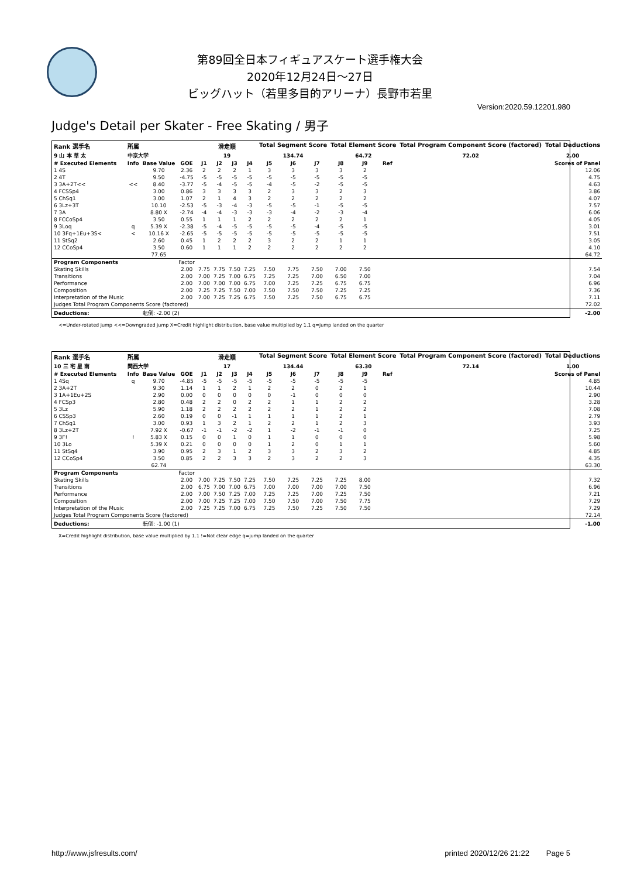第89回全日本フィギュアスケート選手権大会
2020年12月24日～27日
ビッグハット（若里多目的アリーナ）長野市若里
Version:2020.59.12201.980
Judge's Detail per Skater - Free Skating / 男子
| Rank 選手名 | 所属 | | | 滑走順 | | | | Total Segment Score | | | Total Element Score | | | Total Program Component Score (factored) | Total Deductions |
| --- | --- | --- | --- | --- | --- | --- | --- | --- | --- | --- | --- | --- | --- | --- | --- |
| 9 山 本 草 太 | 中京大学 | | | 19 | | | | 134.74 | | | 64.72 | | | 72.02 | 2.00 |
| # Executed Elements | Info | Base Value | GOE | J1 | J2 | J3 | J4 | J5 | J6 | J7 | J8 | J9 | Ref | Scores of Panel | |
| 1 4S | | 9.70 | 2.36 | 2 | 2 | 2 | 1 | 3 | 3 | 3 | 3 | 2 | | 12.06 | |
| 2 4T | | 9.50 | -4.75 | -5 | -5 | -5 | -5 | -5 | -5 | -5 | -5 | -5 | | 4.75 | |
| 3 3A+2T<< | << | 8.40 | -3.77 | -5 | -4 | -5 | -5 | -4 | -5 | -2 | -5 | -5 | | 4.63 | |
| 4 FCSSp4 | | 3.00 | 0.86 | 3 | 3 | 3 | 3 | 2 | 3 | 3 | 2 | 3 | | 3.86 | |
| 5 ChSq1 | | 3.00 | 1.07 | 2 | 1 | 4 | 3 | 2 | 2 | 2 | 2 | 2 | | 4.07 | |
| 6 3Lz+3T | | 10.10 | -2.53 | -5 | -3 | -4 | -3 | -5 | -5 | -1 | -5 | -5 | | 7.57 | |
| 7 3A | | 8.80 X | -2.74 | -4 | -4 | -3 | -3 | -3 | -4 | -2 | -3 | -4 | | 6.06 | |
| 8 FCCoSp4 | | 3.50 | 0.55 | 1 | 1 | 1 | 2 | 2 | 2 | 2 | 2 | 1 | | 4.05 | |
| 9 3Loq | q | 5.39 X | -2.38 | -5 | -4 | -5 | -5 | -5 | -5 | -4 | -5 | -5 | | 3.01 | |
| 10 3Fq+1Eu+3S< | < | 10.16 X | -2.65 | -5 | -5 | -5 | -5 | -5 | -5 | -5 | -5 | -5 | | 7.51 | |
| 11 StSq2 | | 2.60 | 0.45 | 1 | 2 | 2 | 2 | 3 | 2 | 2 | 1 | 1 | | 3.05 | |
| 12 CCoSp4 | | 3.50 | 0.60 | 1 | 1 | 1 | 2 | 2 | 2 | 2 | 2 | 2 | | 4.10 | |
| | | 77.65 | | | | | | | | | | | | 64.72 | |
| Program Components | | | Factor | | | | | | | | | | | | |
| Skating Skills | | | 2.00 | 7.75 | 7.75 | 7.50 | 7.25 | 7.50 | 7.75 | 7.50 | 7.00 | 7.50 | | 7.54 | |
| Transitions | | | 2.00 | 7.00 | 7.25 | 7.00 | 6.75 | 7.25 | 7.25 | 7.00 | 6.50 | 7.00 | | 7.04 | |
| Performance | | | 2.00 | 7.00 | 7.00 | 7.00 | 6.75 | 7.00 | 7.25 | 7.25 | 6.75 | 6.75 | | 6.96 | |
| Composition | | | 2.00 | 7.25 | 7.25 | 7.50 | 7.00 | 7.50 | 7.50 | 7.50 | 7.25 | 7.25 | | 7.36 | |
| Interpretation of the Music | | | 2.00 | 7.00 | 7.25 | 7.25 | 6.75 | 7.50 | 7.25 | 7.50 | 6.75 | 6.75 | | 7.11 | |
| Judges Total Program Components Score (factored) | | | | | | | | | | | | | | 72.02 | |
| Deductions: | 転倒: -2.00 (2) | | | | | | | | | | | | | -2.00 | |
<=Under-rotated jump <<=Downgraded jump X=Credit highlight distribution, base value multiplied by 1.1 q=jump landed on the quarter
| Rank 選手名 | 所属 | | | 滑走順 | | | | Total Segment Score | | | Total Element Score | | | Total Program Component Score (factored) | Total Deductions |
| --- | --- | --- | --- | --- | --- | --- | --- | --- | --- | --- | --- | --- | --- | --- | --- |
| 10 三 宅 星 南 | 関西大学 | | | 17 | | | | 134.44 | | | 63.30 | | | 72.14 | 1.00 |
| # Executed Elements | Info | Base Value | GOE | J1 | J2 | J3 | J4 | J5 | J6 | J7 | J8 | J9 | Ref | Scores of Panel | |
| 1 4Sq | q | 9.70 | -4.85 | -5 | -5 | -5 | -5 | -5 | -5 | -5 | -5 | -5 | | 4.85 | |
| 2 3A+2T | | 9.30 | 1.14 | 1 | 1 | 2 | 1 | 2 | 2 | 0 | 2 | 1 | | 10.44 | |
| 3 1A+1Eu+2S | | 2.90 | 0.00 | 0 | 0 | 0 | 0 | 0 | -1 | 0 | 0 | 0 | | 2.90 | |
| 4 FCSp3 | | 2.80 | 0.48 | 2 | 2 | 0 | 2 | 2 | 1 | 1 | 2 | 2 | | 3.28 | |
| 5 3Lz | | 5.90 | 1.18 | 2 | 2 | 2 | 2 | 2 | 2 | 1 | 2 | 2 | | 7.08 | |
| 6 CSSp3 | | 2.60 | 0.19 | 0 | 0 | -1 | 1 | 1 | 1 | 1 | 2 | 1 | | 2.79 | |
| 7 ChSq1 | | 3.00 | 0.93 | 1 | 3 | 2 | 1 | 2 | 2 | 1 | 2 | 3 | | 3.93 | |
| 8 3Lz+2T | | 7.92 X | -0.67 | -1 | -1 | -2 | -2 | 1 | -2 | -1 | -1 | 0 | | 7.25 | |
| 9 3F! | ! | 5.83 X | 0.15 | 0 | 0 | 1 | 0 | 1 | 1 | 0 | 0 | 0 | | 5.98 | |
| 10 3Lo | | 5.39 X | 0.21 | 0 | 0 | 0 | 0 | 1 | 2 | 0 | 1 | 1 | | 5.60 | |
| 11 StSq4 | | 3.90 | 0.95 | 2 | 3 | 1 | 2 | 3 | 3 | 2 | 3 | 2 | | 4.85 | |
| 12 CCoSp4 | | 3.50 | 0.85 | 2 | 2 | 3 | 3 | 2 | 3 | 2 | 2 | 3 | | 4.35 | |
| | | 62.74 | | | | | | | | | | | | 63.30 | |
| Program Components | | | Factor | | | | | | | | | | | | |
| Skating Skills | | | 2.00 | 7.00 | 7.25 | 7.50 | 7.25 | 7.50 | 7.25 | 7.25 | 7.25 | 8.00 | | 7.32 | |
| Transitions | | | 2.00 | 6.75 | 7.00 | 7.00 | 6.75 | 7.00 | 7.00 | 7.00 | 7.00 | 7.50 | | 6.96 | |
| Performance | | | 2.00 | 7.00 | 7.50 | 7.25 | 7.00 | 7.25 | 7.25 | 7.00 | 7.25 | 7.50 | | 7.21 | |
| Composition | | | 2.00 | 7.00 | 7.25 | 7.25 | 7.00 | 7.50 | 7.50 | 7.00 | 7.50 | 7.75 | | 7.29 | |
| Interpretation of the Music | | | 2.00 | 7.25 | 7.25 | 7.00 | 6.75 | 7.25 | 7.50 | 7.25 | 7.50 | 7.50 | | 7.29 | |
| Judges Total Program Components Score (factored) | | | | | | | | | | | | | | 72.14 | |
| Deductions: | 転倒: -1.00 (1) | | | | | | | | | | | | | -1.00 | |
X=Credit highlight distribution, base value multiplied by 1.1 !=Not clear edge q=jump landed on the quarter
http://www.jsfresults.com/ printed 2020/12/26 21:22 Page 5